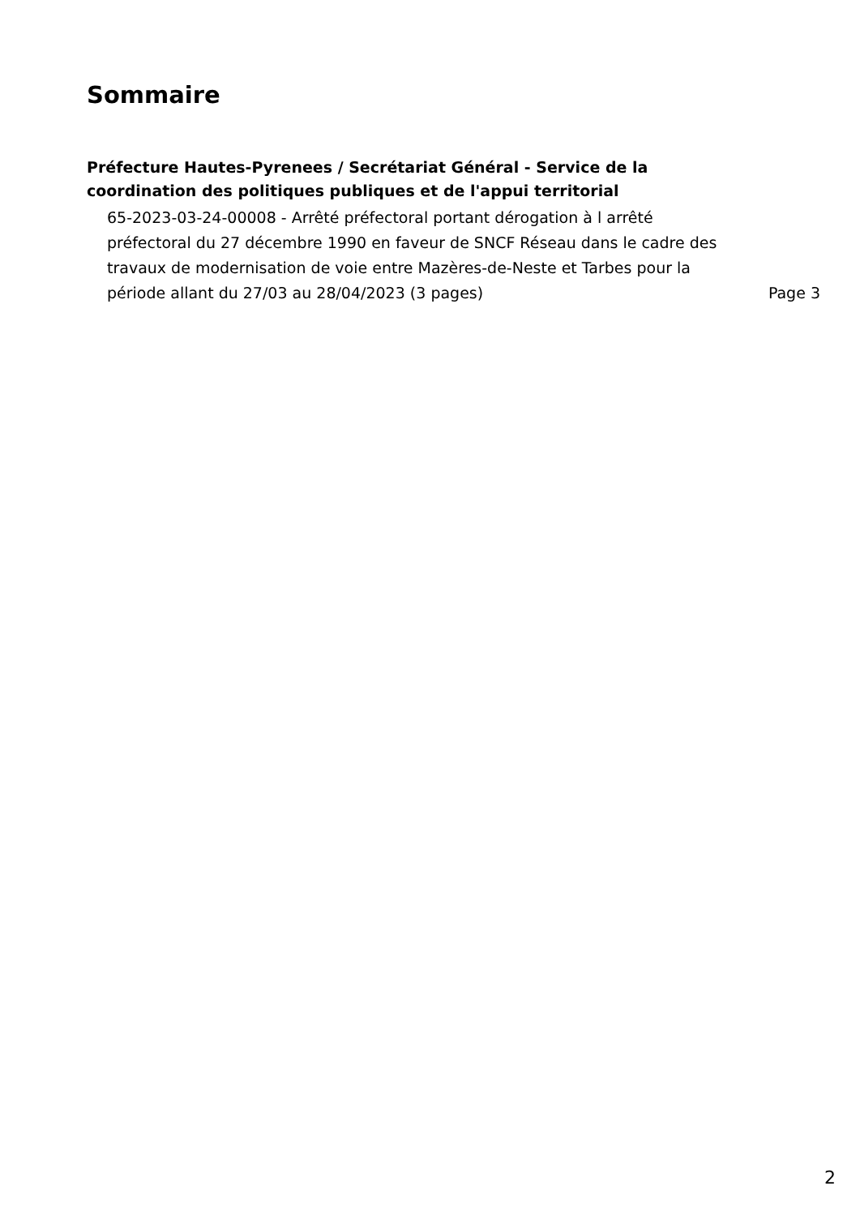Sommaire
Préfecture Hautes-Pyrenees / Secrétariat Général - Service de la coordination des politiques publiques et de l'appui territorial
65-2023-03-24-00008 - Arrêté préfectoral portant dérogation à l arrêté préfectoral du 27 décembre 1990 en faveur de SNCF Réseau dans le cadre des travaux de modernisation de voie entre Mazères-de-Neste et Tarbes pour la période allant du 27/03 au 28/04/2023 (3 pages)
Page 3
2